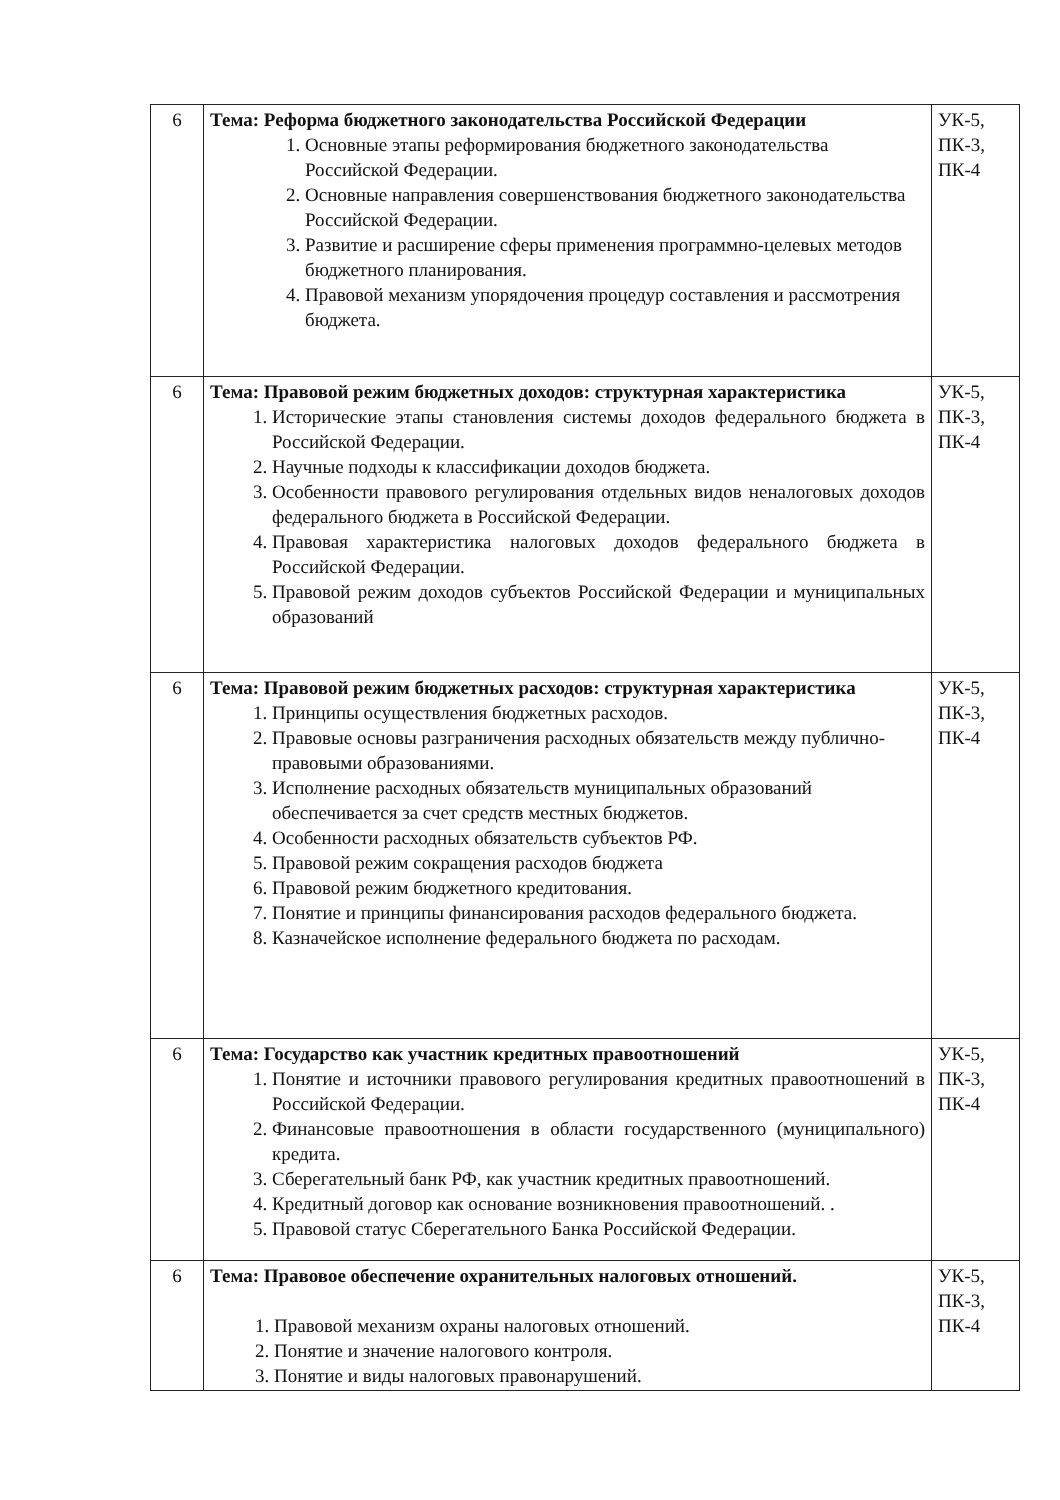| 6 | Тема: Реформа бюджетного законодательства Российской Федерации 1. Основные этапы реформирования бюджетного законодательства Российской Федерации. 2. Основные направления совершенствования бюджетного законодательства Российской Федерации. 3. Развитие и расширение сферы применения программно-целевых методов бюджетного планирования. 4. Правовой механизм упорядочения процедур составления и рассмотрения бюджета. | УК-5, ПК-3, ПК-4 |
| 6 | Тема: Правовой режим бюджетных доходов: структурная характеристика 1. Исторические этапы становления системы доходов федерального бюджета в Российской Федерации. 2. Научные подходы к классификации доходов бюджета. 3. Особенности правового регулирования отдельных видов неналоговых доходов федерального бюджета в Российской Федерации. 4. Правовая характеристика налоговых доходов федерального бюджета в Российской Федерации. 5. Правовой режим доходов субъектов Российской Федерации и муниципальных образований | УК-5, ПК-3, ПК-4 |
| 6 | Тема: Правовой режим бюджетных расходов: структурная характеристика 1. Принципы осуществления бюджетных расходов. 2. Правовые основы разграничения расходных обязательств между публично-правовыми образованиями. 3. Исполнение расходных обязательств муниципальных образований обеспечивается за счет средств местных бюджетов. 4. Особенности расходных обязательств субъектов РФ. 5. Правовой режим сокращения расходов бюджета 6. Правовой режим бюджетного кредитования. 7. Понятие и принципы финансирования расходов федерального бюджета. 8. Казначейское исполнение федерального бюджета по расходам. | УК-5, ПК-3, ПК-4 |
| 6 | Тема: Государство как участник кредитных правоотношений 1. Понятие и источники правового регулирования кредитных правоотношений в Российской Федерации. 2. Финансовые правоотношения в области государственного (муниципального) кредита. 3. Сберегательный банк РФ, как участник кредитных правоотношений. 4. Кредитный договор как основание возникновения правоотношений. . 5. Правовой статус Сберегательного Банка Российской Федерации. | УК-5, ПК-3, ПК-4 |
| 6 | Тема: Правовое обеспечение охранительных налоговых отношений. 1. Правовой механизм охраны налоговых отношений. 2. Понятие и значение налогового контроля. 3. Понятие и виды налоговых правонарушений. | УК-5, ПК-3, ПК-4 |